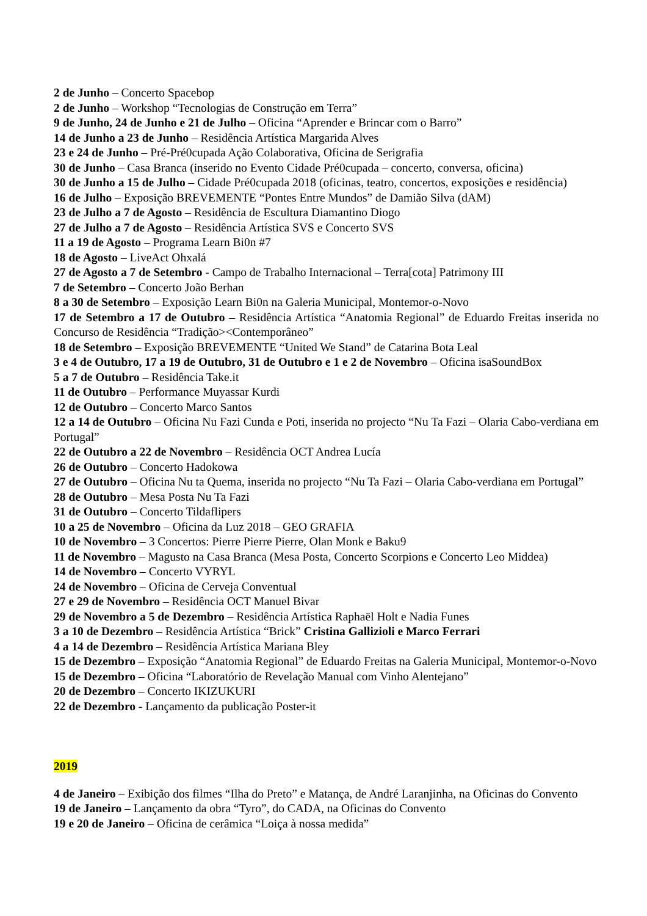2 de Junho – Concerto Spacebop
2 de Junho – Workshop “Tecnologias de Construção em Terra”
9 de Junho, 24 de Junho e 21 de Julho – Oficina “Aprender e Brincar com o Barro”
14 de Junho a 23 de Junho – Residência Artística Margarida Alves
23 e 24 de Junho – Pré-Pré0cupada Ação Colaborativa, Oficina de Serigrafia
30 de Junho – Casa Branca (inserido no Evento Cidade Pré0cupada – concerto, conversa, oficina)
30 de Junho a 15 de Julho – Cidade Pré0cupada 2018 (oficinas, teatro, concertos, exposições e residência)
16 de Julho – Exposição BREVEMENTE “Pontes Entre Mundos” de Damião Silva (dAM)
23 de Julho a 7 de Agosto – Residência de Escultura Diamantino Diogo
27 de Julho a 7 de Agosto – Residência Artística SVS e Concerto SVS
11 a 19 de Agosto – Programa Learn Bi0n #7
18 de Agosto – LiveAct Ohxalá
27 de Agosto a 7 de Setembro - Campo de Trabalho Internacional – Terra[cota] Patrimony III
7 de Setembro – Concerto João Berhan
8 a 30 de Setembro – Exposição Learn Bi0n na Galeria Municipal, Montemor-o-Novo
17 de Setembro a 17 de Outubro – Residência Artística “Anatomia Regional” de Eduardo Freitas inserida no Concurso de Residência “Tradição><Contemporâneo”
18 de Setembro – Exposição BREVEMENTE “United We Stand” de Catarina Bota Leal
3 e 4 de Outubro, 17 a 19 de Outubro, 31 de Outubro e 1 e 2 de Novembro – Oficina isaSoundBox
5 a 7 de Outubro – Residência Take.it
11 de Outubro – Performance Muyassar Kurdi
12 de Outubro – Concerto Marco Santos
12 a 14 de Outubro – Oficina Nu Fazi Cunda e Poti, inserida no projecto “Nu Ta Fazi – Olaria Cabo-verdiana em Portugal”
22 de Outubro a 22 de Novembro – Residência OCT Andrea Lucía
26 de Outubro – Concerto Hadokowa
27 de Outubro – Oficina Nu ta Quema, inserida no projecto “Nu Ta Fazi – Olaria Cabo-verdiana em Portugal”
28 de Outubro – Mesa Posta Nu Ta Fazi
31 de Outubro – Concerto Tildaflipers
10 a 25 de Novembro – Oficina da Luz 2018 – GEO GRAFIA
10 de Novembro – 3 Concertos: Pierre Pierre Pierre, Olan Monk e Baku9
11 de Novembro – Magusto na Casa Branca (Mesa Posta, Concerto Scorpions e Concerto Leo Middea)
14 de Novembro – Concerto VYRYL
24 de Novembro – Oficina de Cerveja Conventual
27 e 29 de Novembro – Residência OCT Manuel Bivar
29 de Novembro a 5 de Dezembro – Residência Artística Raphaël Holt e Nadia Funes
3 a 10 de Dezembro – Residência Artística “Brick” Cristina Gallizioli e Marco Ferrari
4 a 14 de Dezembro – Residência Artística Mariana Bley
15 de Dezembro – Exposição “Anatomia Regional” de Eduardo Freitas na Galeria Municipal, Montemor-o-Novo
15 de Dezembro – Oficina “Laboratório de Revelação Manual com Vinho Alentejano”
20 de Dezembro – Concerto IKIZUKURI
22 de Dezembro - Lançamento da publicação Poster-it
2019
4 de Janeiro – Exibição dos filmes “Ilha do Preto” e Matança, de André Laranjinha, na Oficinas do Convento
19 de Janeiro – Lançamento da obra “Tyro”, do CADA, na Oficinas do Convento
19 e 20 de Janeiro – Oficina de cerâmica “Loiça à nossa medida”